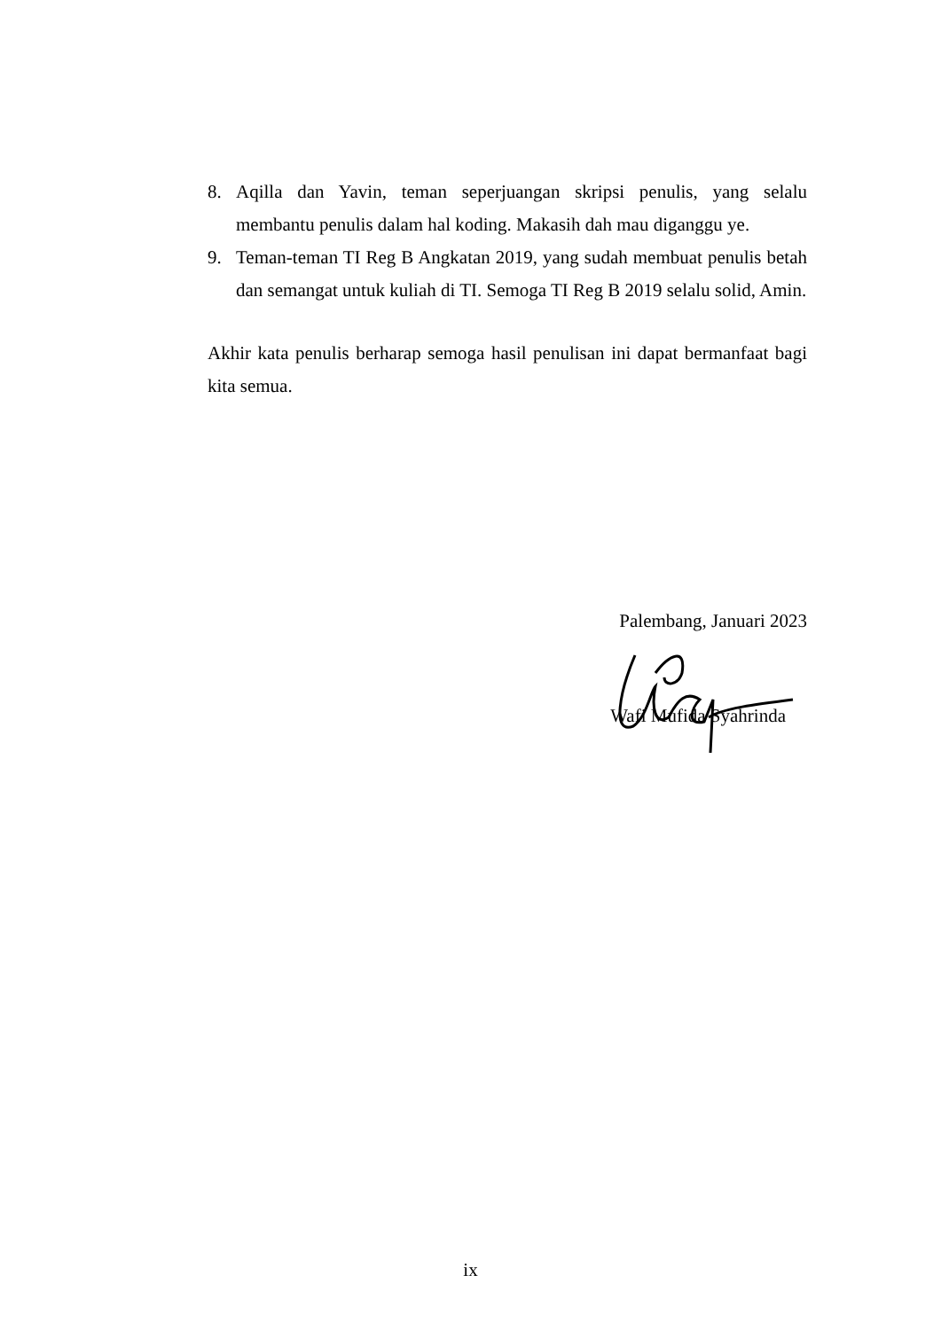8. Aqilla dan Yavin, teman seperjuangan skripsi penulis, yang selalu membantu penulis dalam hal koding. Makasih dah mau diganggu ye.
9. Teman-teman TI Reg B Angkatan 2019, yang sudah membuat penulis betah dan semangat untuk kuliah di TI. Semoga TI Reg B 2019 selalu solid, Amin.
Akhir kata penulis berharap semoga hasil penulisan ini dapat bermanfaat bagi kita semua.
Palembang, Januari 2023
Wafi Mufida Syahrinda
ix